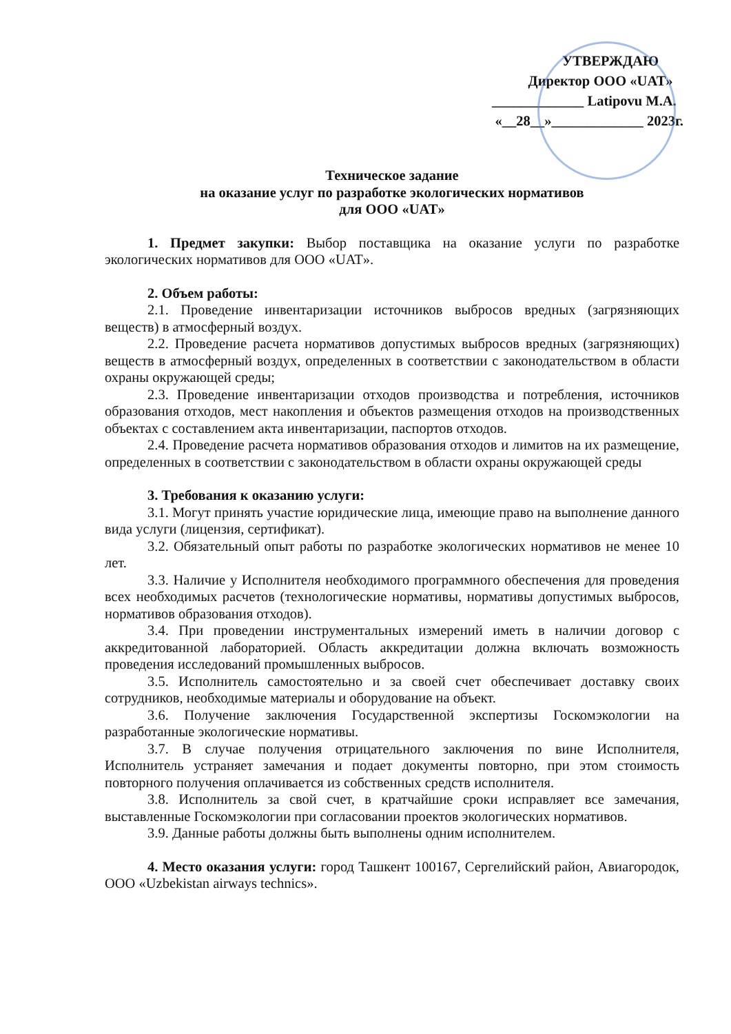УТВЕРЖДАЮ
Директор ООО «UAT»
_____________ Latipovu M.A.
«__28__»_____________ 2023г.
Техническое задание
на оказание услуг по разработке экологических нормативов
для ООО «UAT»
1. Предмет закупки: Выбор поставщика на оказание услуги по разработке экологических нормативов для ООО «UAT».
2. Объем работы:
2.1. Проведение инвентаризации источников выбросов вредных (загрязняющих веществ) в атмосферный воздух.
2.2. Проведение расчета нормативов допустимых выбросов вредных (загрязняющих) веществ в атмосферный воздух, определенных в соответствии с законодательством в области охраны окружающей среды;
2.3. Проведение инвентаризации отходов производства и потребления, источников образования отходов, мест накопления и объектов размещения отходов на производственных объектах с составлением акта инвентаризации, паспортов отходов.
2.4. Проведение расчета нормативов образования отходов и лимитов на их размещение, определенных в соответствии с законодательством в области охраны окружающей среды
3. Требования к оказанию услуги:
3.1. Могут принять участие юридические лица, имеющие право на выполнение данного вида услуги (лицензия, сертификат).
3.2. Обязательный опыт работы по разработке экологических нормативов не менее 10 лет.
3.3. Наличие у Исполнителя необходимого программного обеспечения для проведения всех необходимых расчетов (технологические нормативы, нормативы допустимых выбросов, нормативов образования отходов).
3.4. При проведении инструментальных измерений иметь в наличии договор с аккредитованной лабораторией. Область аккредитации должна включать возможность проведения исследований промышленных выбросов.
3.5. Исполнитель самостоятельно и за своей счет обеспечивает доставку своих сотрудников, необходимые материалы и оборудование на объект.
3.6. Получение заключения Государственной экспертизы Госкомэкологии на разработанные экологические нормативы.
3.7. В случае получения отрицательного заключения по вине Исполнителя, Исполнитель устраняет замечания и подает документы повторно, при этом стоимость повторного получения оплачивается из собственных средств исполнителя.
3.8. Исполнитель за свой счет, в кратчайшие сроки исправляет все замечания, выставленные Госкомэкологии при согласовании проектов экологических нормативов.
3.9. Данные работы должны быть выполнены одним исполнителем.
4. Место оказания услуги: город Ташкент 100167, Сергелийский район, Авиагородок, ООО «Uzbekistan airways technics».